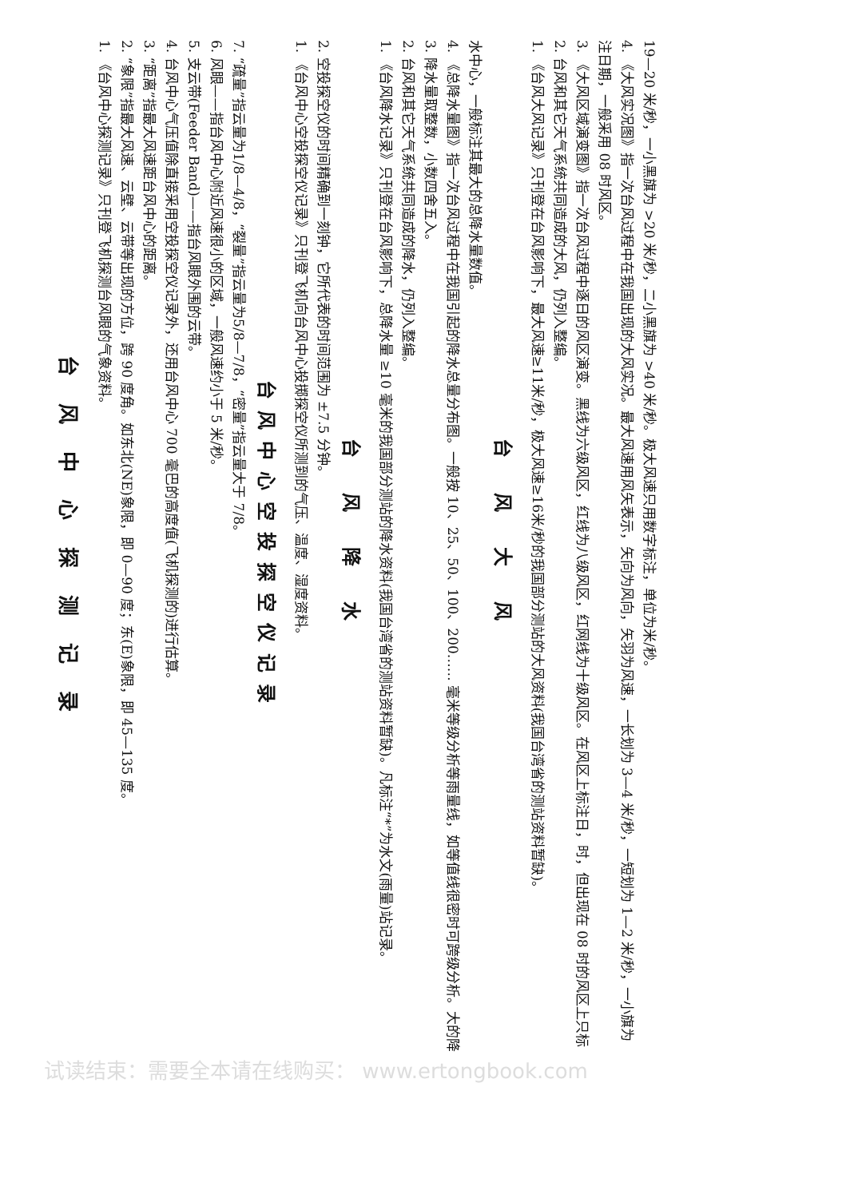台风中心探测记录
1. 《台风中心探测记录》只刊登飞机探测台风眼的气象资料。
2. “象限”指最大风速、云壁、云带等出现的方位，跨 90 度角。如东北(NE)象限，即 0—90 度；东(E)象限，即 45—135 度。
3. “距离”指最大风速距台风中心的距离。
4. 台风中心气压值除直接采用空投探空仪记录外，还用台风中心 700 毫巴的高度值(飞机探测的)进行估算。
5. 支云带(Feeder Band)——指台风眼外围的云带。
6. 风眼——指台风中心附近风速很小的区域，一般风速约小于 5 米/秒。
7. “疏量”指云量为1/8—4/8，“裂量”指云量为5/8—7/8，“密量”指云量大于 7/8。
台风中心空投探空仪记录
1. 《台风中心空投探空仪记录》只刊登飞机向台风中心投掷探空仪所测到的气压、温度、湿度资料。
2. 空投探空仪的时间精确到一刻钟，它所代表的时间范围为 ±7.5 分钟。
台风降水
1. 《台风降水记录》只刊登在台风影响下，总降水量 ≥10 毫米的我国部分测站的降水资料(我国台湾省的测站资料暂缺)。凡标注“*”为水文(雨量)站记录。
2. 台风和其它天气系统共同造成的降水，仍列入整编。
3. 降水量取整数，小数四舍五入。
4. 《总降水量图》指一次台风过程中在我国引起的降水总量分布图。一般按 10、25、50、100、200…… 毫米等级分析等雨量线，如等值线很密时可跨级分析。大的降水中心，一般标注其最大的总降水量数值。
台风大风
1. 《台风大风记录》只刊登在台风影响下，最大风速≥11米/秒，极大风速≥16米/秒的我国部分测站的大风资料(我国台湾省的测站资料暂缺)。
2. 台风和其它天气系统共同造成的大风，仍列入整编。
3. 《大风区域演变图》指一次台风过程中逐日的风区演变。黑线为六级风区，红线为八级风区，红网线为十级风区。在风区上标注日，时，但出现在 08 时的风区上只标注日期，一般采用 08 时风区。
4. 《大风实况图》指一次台风过程中在我国出现的大风实况。最大风速用风矢表示，矢向为风向，矢羽为风速，一长划为 3—4 米/秒，一短划为 1—2 米/秒，一小旗为 19—20 米/秒，一小黑旗为 >20 米/秒，二小黑旗为 >40 米/秒。极大风速只用数字标注，单位为米/秒。
试读结束：需要全本请在线购买： www.ertongbook.com